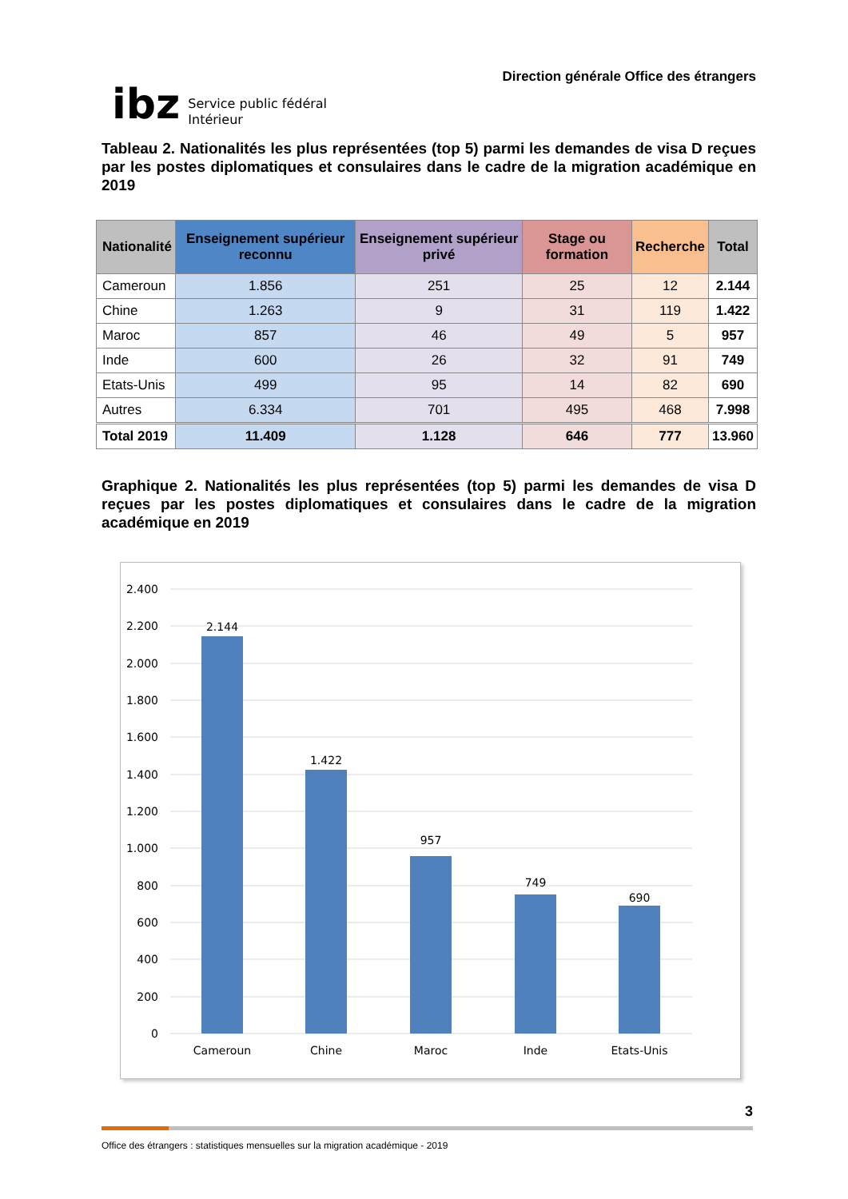ibz Service public fédéral
Intérieur
Direction générale Office des étrangers
Tableau 2. Nationalités les plus représentées (top 5) parmi les demandes de visa D reçues par les postes diplomatiques et consulaires dans le cadre de la migration académique en 2019
| Nationalité | Enseignement supérieur reconnu | Enseignement supérieur privé | Stage ou formation | Recherche | Total |
| --- | --- | --- | --- | --- | --- |
| Cameroun | 1.856 | 251 | 25 | 12 | 2.144 |
| Chine | 1.263 | 9 | 31 | 119 | 1.422 |
| Maroc | 857 | 46 | 49 | 5 | 957 |
| Inde | 600 | 26 | 32 | 91 | 749 |
| Etats-Unis | 499 | 95 | 14 | 82 | 690 |
| Autres | 6.334 | 701 | 495 | 468 | 7.998 |
| Total 2019 | 11.409 | 1.128 | 646 | 777 | 13.960 |
Graphique 2. Nationalités les plus représentées (top 5) parmi les demandes de visa D reçues par les postes diplomatiques et consulaires dans le cadre de la migration académique en 2019
2.400
2.200
2.000
1.800
1.600
1.400
1.200
1.000
800
600
400
200
0
2.144
1.422
957
749
690
Cameroun
Chine
Maroc
Inde
Etats-Unis
3
Office des étrangers : statistiques mensuelles sur la migration académique - 2019